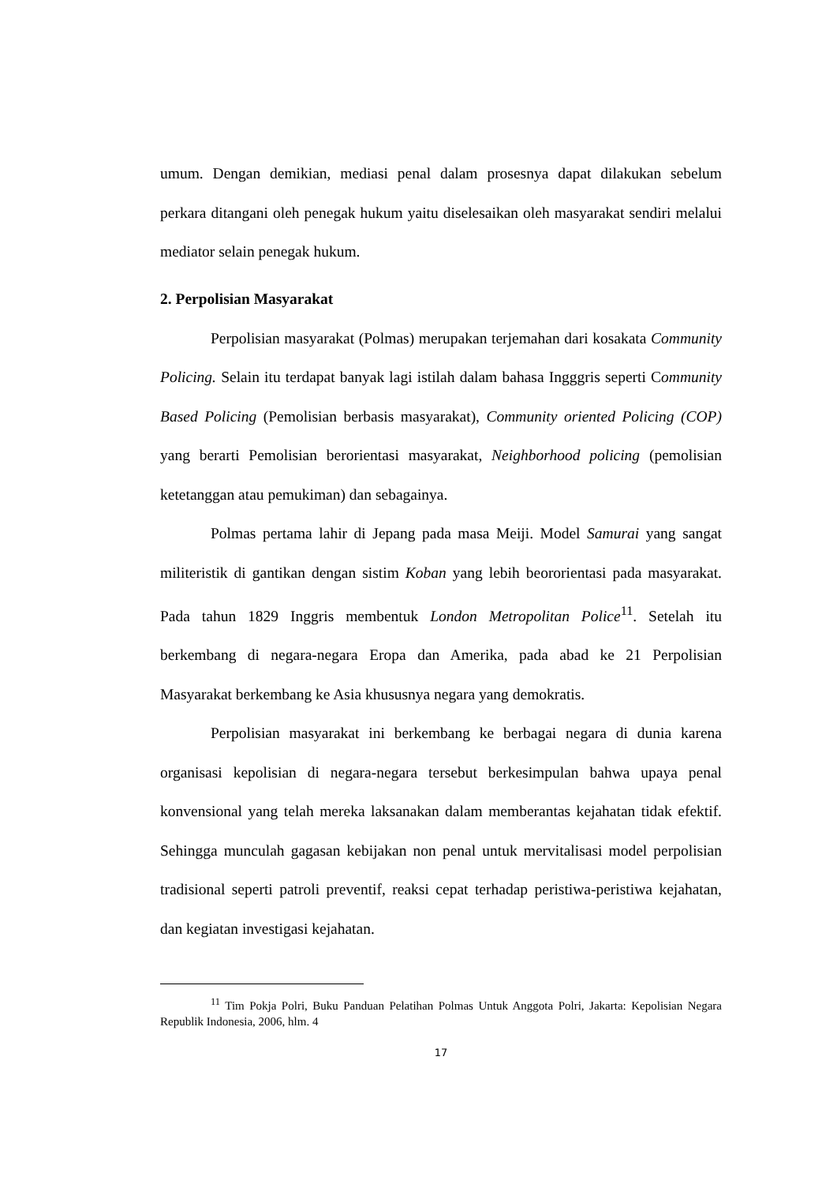umum. Dengan demikian, mediasi penal dalam prosesnya dapat dilakukan sebelum perkara ditangani oleh penegak hukum yaitu diselesaikan oleh masyarakat sendiri melalui mediator selain penegak hukum.
2. Perpolisian Masyarakat
Perpolisian masyarakat (Polmas) merupakan terjemahan dari kosakata Community Policing. Selain itu terdapat banyak lagi istilah dalam bahasa Ingggris seperti Community Based Policing (Pemolisian berbasis masyarakat), Community oriented Policing (COP) yang berarti Pemolisian berorientasi masyarakat, Neighborhood policing (pemolisian ketetanggan atau pemukiman) dan sebagainya.
Polmas pertama lahir di Jepang pada masa Meiji. Model Samurai yang sangat militeristik di gantikan dengan sistim Koban yang lebih beororientasi pada masyarakat. Pada tahun 1829 Inggris membentuk London Metropolitan Police<sup>11</sup>. Setelah itu berkembang di negara-negara Eropa dan Amerika, pada abad ke 21 Perpolisian Masyarakat berkembang ke Asia khususnya negara yang demokratis.
Perpolisian masyarakat ini berkembang ke berbagai negara di dunia karena organisasi kepolisian di negara-negara tersebut berkesimpulan bahwa upaya penal konvensional yang telah mereka laksanakan dalam memberantas kejahatan tidak efektif. Sehingga munculah gagasan kebijakan non penal untuk mervitalisasi model perpolisian tradisional seperti patroli preventif, reaksi cepat terhadap peristiwa-peristiwa kejahatan, dan kegiatan investigasi kejahatan.
<sup>11</sup> Tim Pokja Polri, Buku Panduan Pelatihan Polmas Untuk Anggota Polri, Jakarta: Kepolisian Negara Republik Indonesia, 2006, hlm. 4
17